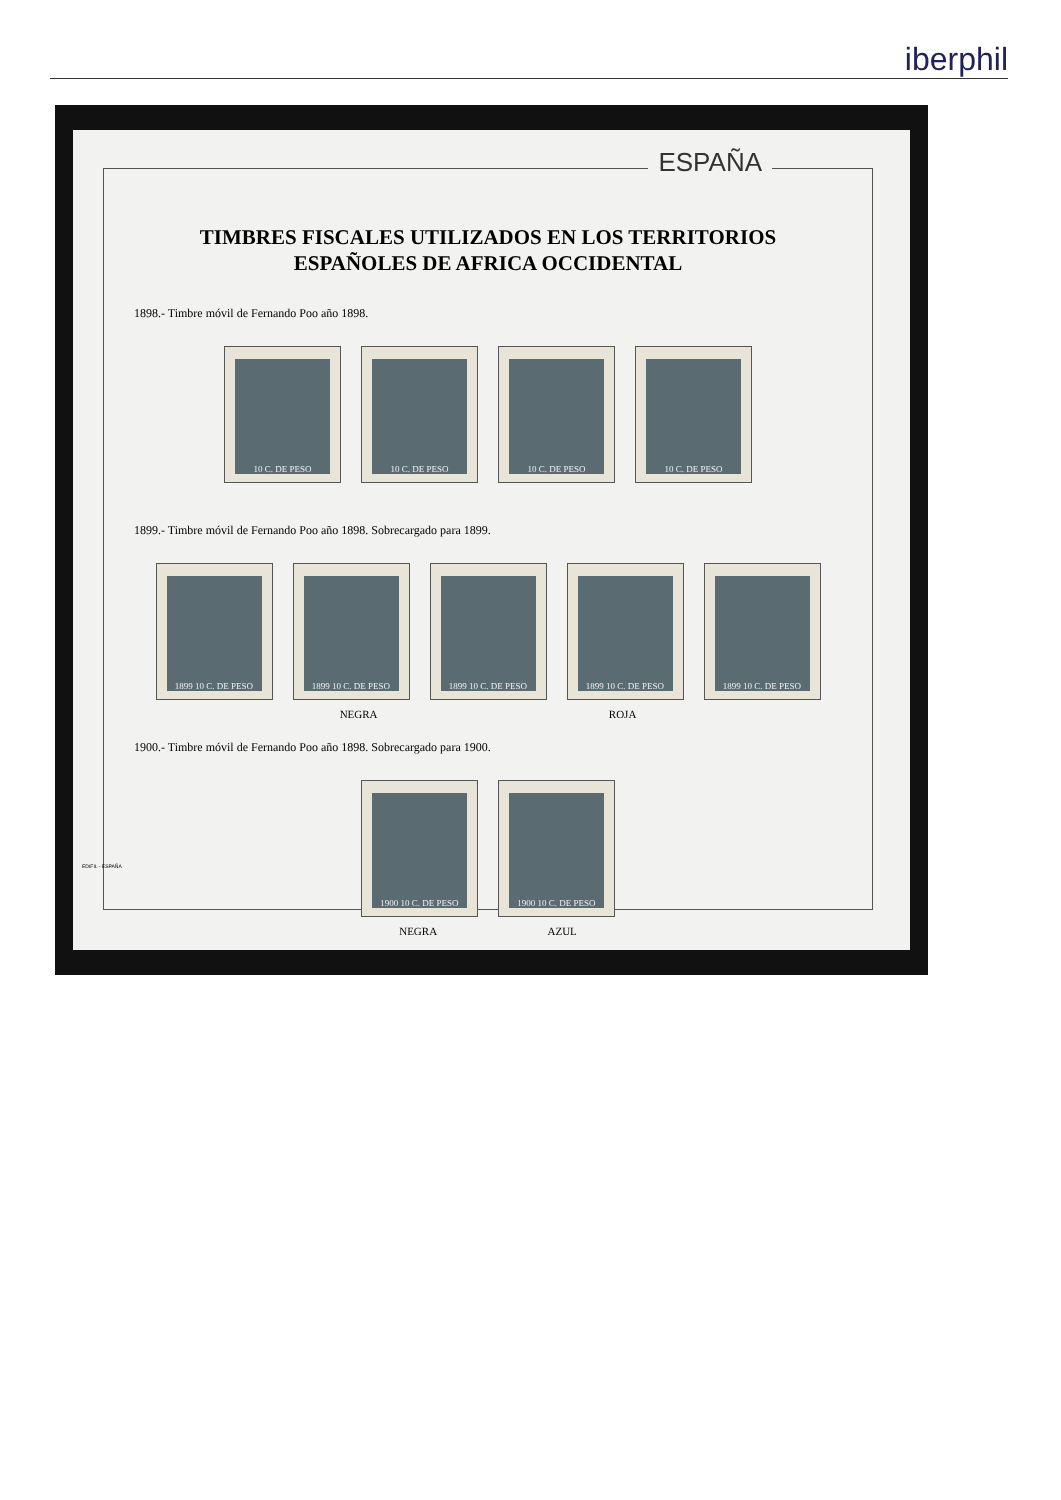iberphil
ESPAÑA
TIMBRES FISCALES UTILIZADOS EN LOS TERRITORIOS
ESPAÑOLES DE AFRICA OCCIDENTAL
1898.- Timbre móvil de Fernando Poo año 1898.
10 C. DE PESO 10 C. DE PESO 10 C. DE PESO 10 C. DE PESO
1899.- Timbre móvil de Fernando Poo año 1898. Sobrecargado para 1899.
1899 10 C. DE PESO 1899 10 C. DE PESO 1899 10 C. DE PESO 1899 10 C. DE PESO 1899 10 C. DE PESO
NEGRA ROJA
1900.- Timbre móvil de Fernando Poo año 1898. Sobrecargado para 1900.
1900 10 C. DE PESO 1900 10 C. DE PESO
NEGRA AZUL
EDIFIL - ESPAÑA